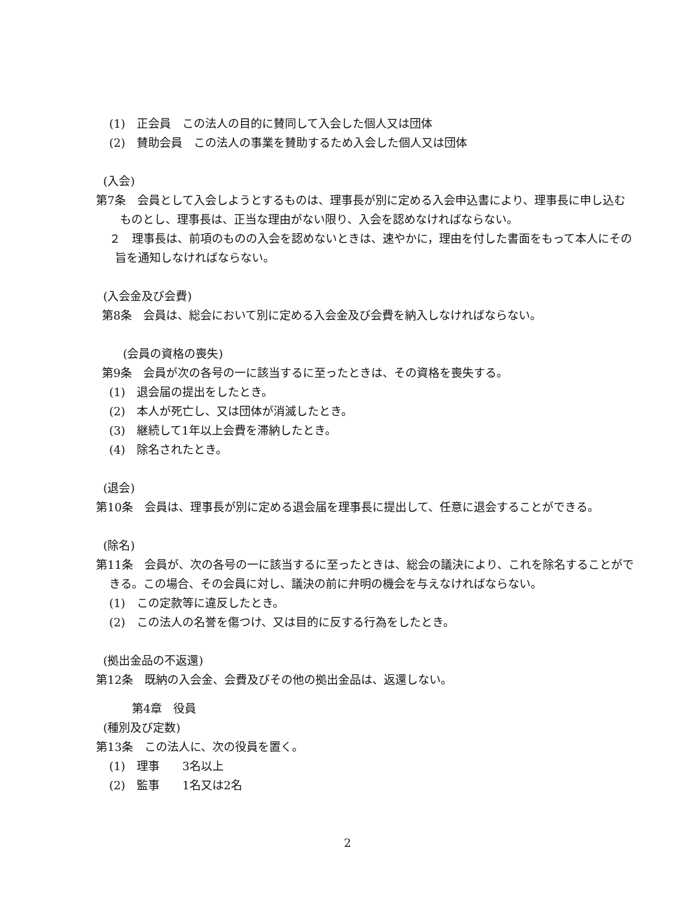(1)　正会員　この法人の目的に賛同して入会した個人又は団体
(2)　賛助会員　この法人の事業を賛助するため入会した個人又は団体
(入会)
第7条　会員として入会しようとするものは、理事長が別に定める入会申込書により、理事長に申し込むものとし、理事長は、正当な理由がない限り、入会を認めなければならない。
２　理事長は、前項のものの入会を認めないときは、速やかに，理由を付した書面をもって本人にその旨を通知しなければならない。
(入会金及び会費)
第8条　会員は、総会において別に定める入会金及び会費を納入しなければならない。
(会員の資格の喪失)
第9条　会員が次の各号の一に該当するに至ったときは、その資格を喪失する。
(1)　退会届の提出をしたとき。
(2)　本人が死亡し、又は団体が消滅したとき。
(3)　継続して1年以上会費を滞納したとき。
(4)　除名されたとき。
(退会)
第10条　会員は、理事長が別に定める退会届を理事長に提出して、任意に退会することができる。
(除名)
第11条　会員が、次の各号の一に該当するに至ったときは、総会の議決により、これを除名することができる。この場合、その会員に対し、議決の前に弁明の機会を与えなければならない。
(1)　この定款等に違反したとき。
(2)　この法人の名誉を傷つけ、又は目的に反する行為をしたとき。
(拠出金品の不返還)
第12条　既納の入会金、会費及びその他の拠出金品は、返還しない。
第4章　役員
(種別及び定数)
第13条　この法人に、次の役員を置く。
(1)　理事　　3名以上
(2)　監事　　1名又は2名
2